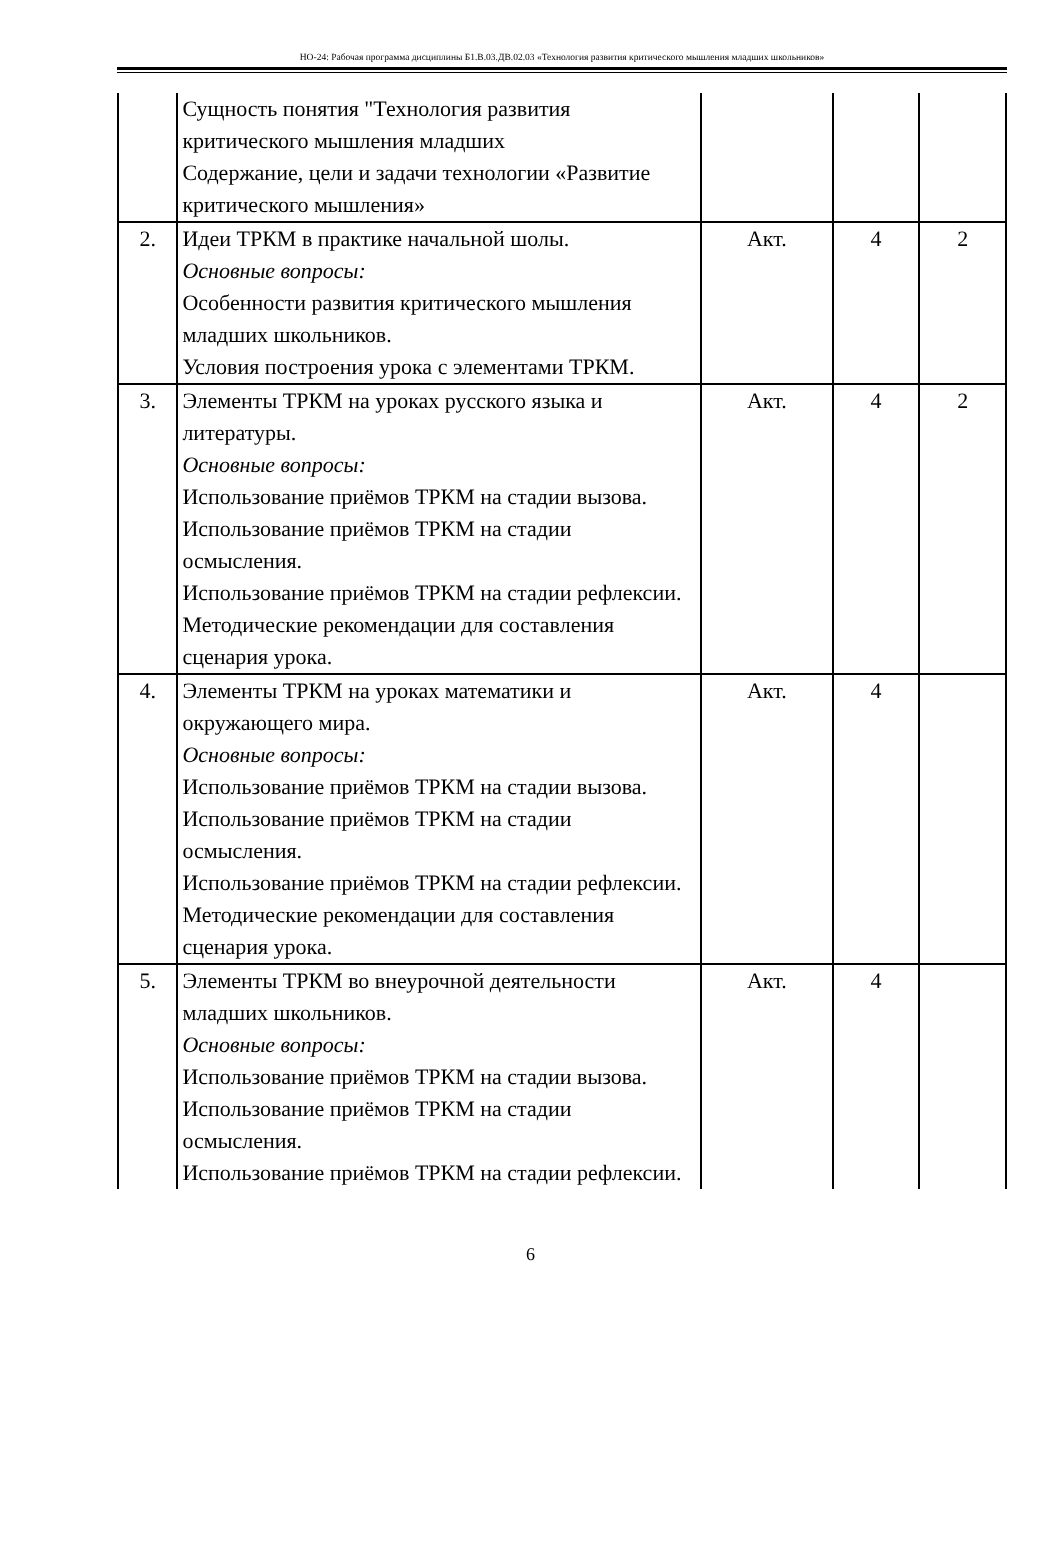НО-24: Рабочая программа дисциплины Б1.В.03.ДВ.02.03 «Технология развития критического мышления младших школьников»
| | Сущность понятия "Технология развития критического мышления младших Содержание, цели и задачи технологии «Развитие критического мышления» | | | |
| 2. | Идеи ТРКМ в практике начальной шолы. Основные вопросы: Особенности развития критического мышления младших школьников. Условия построения урока с элементами ТРКМ. | Акт. | 4 | 2 |
| 3. | Элементы ТРКМ на уроках русского языка и литературы. Основные вопросы: Использование приёмов ТРКМ на стадии вызова. Использование приёмов ТРКМ на стадии осмысления. Использование приёмов ТРКМ на стадии рефлексии. Методические рекомендации для составления сценария урока. | Акт. | 4 | 2 |
| 4. | Элементы ТРКМ на уроках математики и окружающего мира. Основные вопросы: Использование приёмов ТРКМ на стадии вызова. Использование приёмов ТРКМ на стадии осмысления. Использование приёмов ТРКМ на стадии рефлексии. Методические рекомендации для составления сценария урока. | Акт. | 4 | |
| 5. | Элементы ТРКМ во внеурочной деятельности младших школьников. Основные вопросы: Использование приёмов ТРКМ на стадии вызова. Использование приёмов ТРКМ на стадии осмысления. Использование приёмов ТРКМ на стадии рефлексии. | Акт. | 4 | |
6